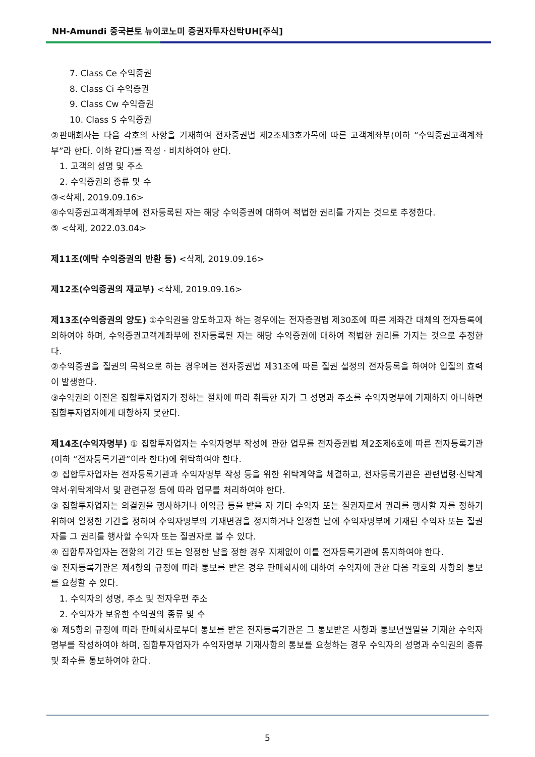NH-Amundi 중국본토 뉴이코노미 증권자투자신탁UH[주식]
7. Class Ce 수익증권
8. Class Ci 수익증권
9. Class Cw 수익증권
10. Class S 수익증권
②판매회사는 다음 각호의 사항을 기재하여 전자증권법 제2조제3호가목에 따른 고객계좌부(이하 “수익증권고객계좌부”라 한다. 이하 같다)를 작성ㆍ비치하여야 한다.
1. 고객의 성명 및 주소
2. 수익증권의 종류 및 수
③<삭제, 2019.09.16>
④수익증권고객계좌부에 전자등록된 자는 해당 수익증권에 대하여 적법한 권리를 가지는 것으로 추정한다.
⑤ <삭제, 2022.03.04>
제11조(예탁 수익증권의 반환 등) <삭제, 2019.09.16>
제12조(수익증권의 재교부) <삭제, 2019.09.16>
제13조(수익증권의 양도) ①수익권을 양도하고자 하는 경우에는 전자증권법 제30조에 따른 계좌간 대체의 전자등록에 의하여야 하며, 수익증권고객계좌부에 전자등록된 자는 해당 수익증권에 대하여 적법한 권리를 가지는 것으로 추정한다.
②수익증권을 질권의 목적으로 하는 경우에는 전자증권법 제31조에 따른 질권 설정의 전자등록을 하여야 입질의 효력이 발생한다.
③수익권의 이전은 집합투자업자가 정하는 절차에 따라 취득한 자가 그 성명과 주소를 수익자명부에 기재하지 아니하면 집합투자업자에게 대항하지 못한다.
제14조(수익자명부) ① 집합투자업자는 수익자명부 작성에 관한 업무를 전자증권법 제2조제6호에 따른 전자등록기관(이하 “전자등록기관”이라 한다)에 위탁하여야 한다.
② 집합투자업자는 전자등록기관과 수익자명부 작성 등을 위한 위탁계약을 체결하고, 전자등록기관은 관련법령·신탁계약서·위탁계약서 및 관련규정 등에 따라 업무를 처리하여야 한다.
③ 집합투자업자는 의결권을 행사하거나 이익금 등을 받을 자 기타 수익자 또는 질권자로서 권리를 행사할 자를 정하기 위하여 일정한 기간을 정하여 수익자명부의 기재변경을 정지하거나 일정한 날에 수익자명부에 기재된 수익자 또는 질권자를 그 권리를 행사할 수익자 또는 질권자로 볼 수 있다.
④ 집합투자업자는 전항의 기간 또는 일정한 날을 정한 경우 지체없이 이를 전자등록기관에 통지하여야 한다.
⑤ 전자등록기관은 제4항의 규정에 따라 통보를 받은 경우 판매회사에 대하여 수익자에 관한 다음 각호의 사항의 통보를 요청할 수 있다.
1. 수익자의 성명, 주소 및 전자우편 주소
2. 수익자가 보유한 수익권의 종류 및 수
⑥ 제5항의 규정에 따라 판매회사로부터 통보를 받은 전자등록기관은 그 통보받은 사항과 통보년월일을 기재한 수익자명부를 작성하여야 하며, 집합투자업자가 수익자명부 기재사항의 통보를 요청하는 경우 수익자의 성명과 수익권의 종류 및 좌수를 통보하여야 한다.
5